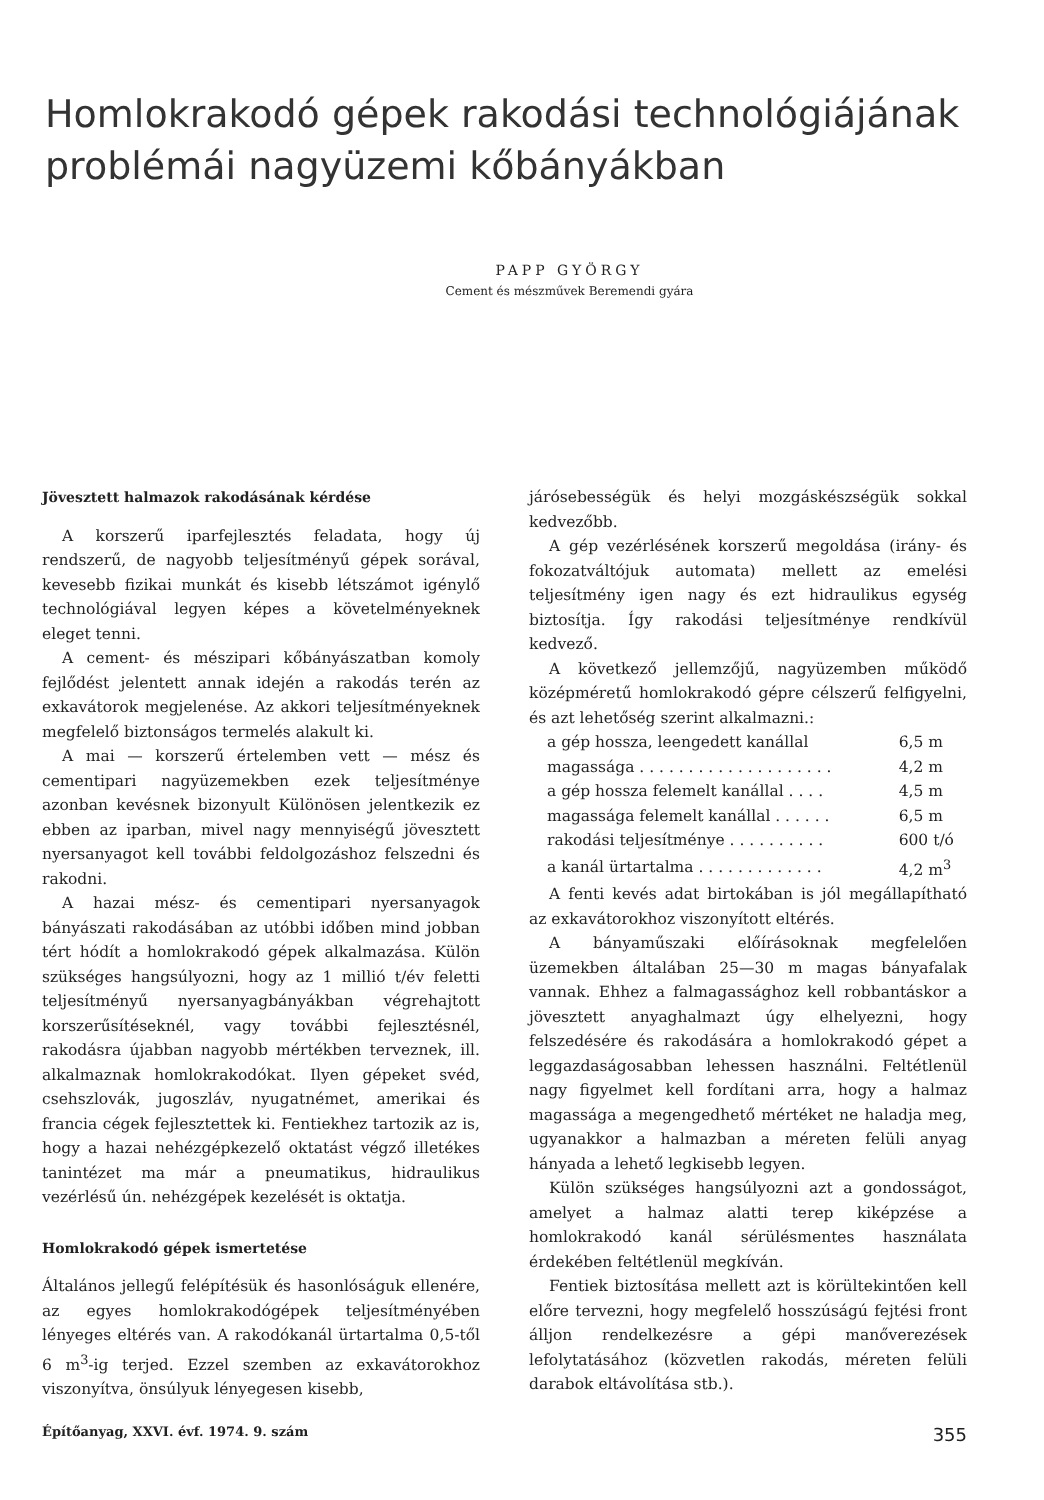Homlokrakodó gépek rakodási technológiájának problémái nagyüzemi kőbányákban
PAPP GYÖRGY
Cement és mészművek Beremendi gyára
Jövesztett halmazok rakodásának kérdése
A korszerű iparfejlesztés feladata, hogy új rendszerű, de nagyobb teljesítményű gépek sorával, kevesebb fizikai munkát és kisebb létszámot igénylő technológiával legyen képes a követelményeknek eleget tenni.
A cement- és mészipari kőbányászatban komoly fejlődést jelentett annak idején a rakodás terén az exkavátorok megjelenése. Az akkori teljesítményeknek megfelelő biztonságos termelés alakult ki.
A mai — korszerű értelemben vett — mész és cementipari nagyüzemekben ezek teljesítménye azonban kevésnek bizonyult Különösen jelentkezik ez ebben az iparban, mivel nagy mennyiségű jövesztett nyersanyagot kell további feldolgozáshoz felszedni és rakodni.
A hazai mész- és cementipari nyersanyagok bányászati rakodásában az utóbbi időben mind jobban tért hódít a homlokrakodó gépek alkalmazása. Külön szükséges hangsúlyozni, hogy az 1 millió t/év feletti teljesítményű nyersanyagbányákban végrehajtott korszerűsítéseknél, vagy további fejlesztésnél, rakodásra újabban nagyobb mértékben terveznek, ill. alkalmaznak homlokrakodókat. Ilyen gépeket svéd, csehszlovák, jugoszláv, nyugatnémet, amerikai és francia cégek fejlesztettek ki. Fentiekhez tartozik az is, hogy a hazai nehézgépkezelő oktatást végző illetékes tanintézet ma már a pneumatikus, hidraulikus vezérlésű ún. nehézgépek kezelését is oktatja.
Homlokrakodó gépek ismertetése
Általános jellegű felépítésük és hasonlóságuk ellenére, az egyes homlokrakodógépek teljesítményében lényeges eltérés van. A rakodókanál ürtartalma 0,5-től 6 m<sup>3</sup>-ig terjed. Ezzel szemben az exkavátorokhoz viszonyítva, önsúlyuk lényegesen kisebb,
járósebességük és helyi mozgáskészségük sokkal kedvezőbb.
A gép vezérlésének korszerű megoldása (irány- és fokozatváltójuk automata) mellett az emelési teljesítmény igen nagy és ezt hidraulikus egység biztosítja. Így rakodási teljesítménye rendkívül kedvező.
A következő jellemzőjű, nagyüzemben működő középméretű homlokrakodó gépre célszerű felfigyelni, és azt lehetőség szerint alkalmazni.:
| a gép hossza, leengedett kanállal | 6,5 m |
| magassága . . . . . . . . . . . . . . . . . . . . | 4,2 m |
| a gép hossza felemelt kanállal . . . . | 4,5 m |
| magassága felemelt kanállal . . . . . . | 6,5 m |
| rakodási teljesítménye . . . . . . . . . . | 600 t/ó |
| a kanál ürtartalma . . . . . . . . . . . . . | 4,2 m<sup>3</sup> |
A fenti kevés adat birtokában is jól megállapítható az exkavátorokhoz viszonyított eltérés.
A bányaműszaki előírásoknak megfelelően üzemekben általában 25—30 m magas bányafalak vannak. Ehhez a falmagassághoz kell robbantáskor a jövesztett anyaghalmazt úgy elhelyezni, hogy felszedésére és rakodására a homlokrakodó gépet a leggazdaságosabban lehessen használni. Feltétlenül nagy figyelmet kell fordítani arra, hogy a halmaz magassága a megengedhető mértéket ne haladja meg, ugyanakkor a halmazban a méreten felüli anyag hányada a lehető legkisebb legyen.
Külön szükséges hangsúlyozni azt a gondosságot, amelyet a halmaz alatti terep kiképzése a homlokrakodó kanál sérülésmentes használata érdekében feltétlenül megkíván.
Fentiek biztosítása mellett azt is körültekintően kell előre tervezni, hogy megfelelő hosszúságú fejtési front álljon rendelkezésre a gépi manőverezések lefolytatásához (közvetlen rakodás, méreten felüli darabok eltávolítása stb.).
Építőanyag, XXVI. évf. 1974. 9. szám 355